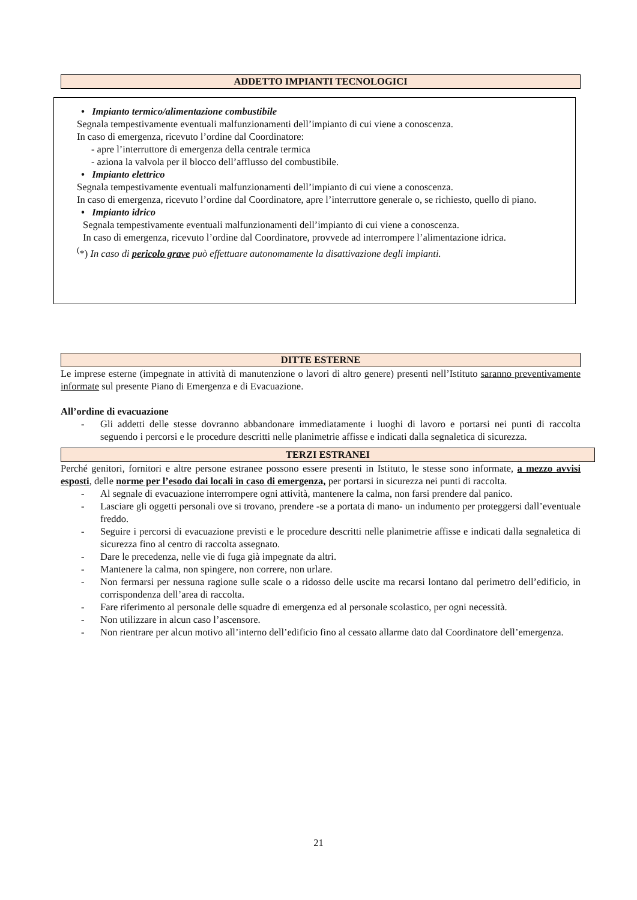ADDETTO IMPIANTI TECNOLOGICI
• Impianto termico/alimentazione combustibile
Segnala tempestivamente eventuali malfunzionamenti dell’impianto di cui viene a conoscenza.
In caso di emergenza, ricevuto l’ordine dal Coordinatore:
- apre l’interruttore di emergenza della centrale termica
- aziona la valvola per il blocco dell’afflusso del combustibile.
• Impianto elettrico
Segnala tempestivamente eventuali malfunzionamenti dell’impianto di cui viene a conoscenza.
In caso di emergenza, ricevuto l’ordine dal Coordinatore, apre l’interruttore generale o, se richiesto, quello di piano.
• Impianto idrico
Segnala tempestivamente eventuali malfunzionamenti dell’impianto di cui viene a conoscenza.
In caso di emergenza, ricevuto l’ordine dal Coordinatore, provvede ad interrompere l’alimentazione idrica.
<sup>(</sup>*) In caso di pericolo grave può effettuare autonomamente la disattivazione degli impianti.
DITTE ESTERNE
Le imprese esterne (impegnate in attività di manutenzione o lavori di altro genere) presenti nell’Istituto saranno preventivamente informate sul presente Piano di Emergenza e di Evacuazione.
All’ordine di evacuazione
- Gli addetti delle stesse dovranno abbandonare immediatamente i luoghi di lavoro e portarsi nei punti di raccolta seguendo i percorsi e le procedure descritti nelle planimetrie affisse e indicati dalla segnaletica di sicurezza.
TERZI ESTRANEI
Perché genitori, fornitori e altre persone estranee possono essere presenti in Istituto, le stesse sono informate, a mezzo avvisi esposti, delle norme per l’esodo dai locali in caso di emergenza, per portarsi in sicurezza nei punti di raccolta.
- Al segnale di evacuazione interrompere ogni attività, mantenere la calma, non farsi prendere dal panico.
- Lasciare gli oggetti personali ove si trovano, prendere -se a portata di mano- un indumento per proteggersi dall’eventuale freddo.
- Seguire i percorsi di evacuazione previsti e le procedure descritti nelle planimetrie affisse e indicati dalla segnaletica di sicurezza fino al centro di raccolta assegnato.
- Dare le precedenza, nelle vie di fuga già impegnate da altri.
- Mantenere la calma, non spingere, non correre, non urlare.
- Non fermarsi per nessuna ragione sulle scale o a ridosso delle uscite ma recarsi lontano dal perimetro dell’edificio, in corrispondenza dell’area di raccolta.
- Fare riferimento al personale delle squadre di emergenza ed al personale scolastico, per ogni necessità.
- Non utilizzare in alcun caso l’ascensore.
- Non rientrare per alcun motivo all’interno dell’edificio fino al cessato allarme dato dal Coordinatore dell’emergenza.
21